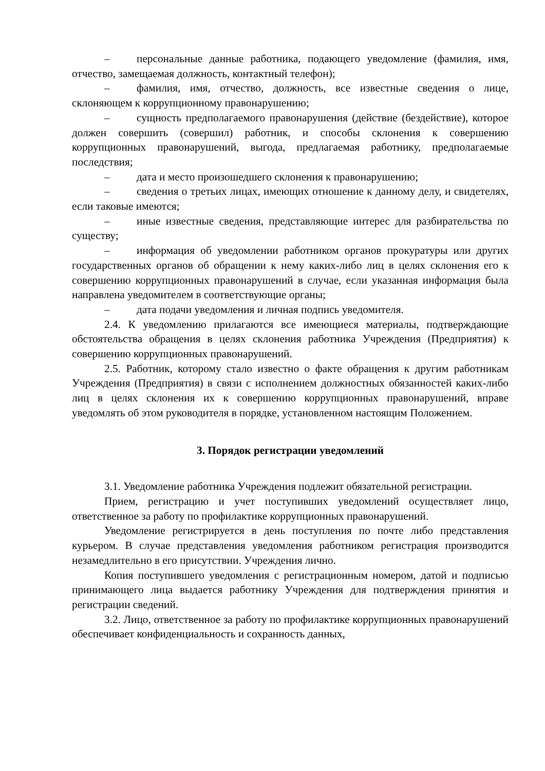– персональные данные работника, подающего уведомление (фамилия, имя, отчество, замещаемая должность, контактный телефон);
– фамилия, имя, отчество, должность, все известные сведения о лице, склоняющем к коррупционному правонарушению;
– сущность предполагаемого правонарушения (действие (бездействие), которое должен совершить (совершил) работник, и способы склонения к совершению коррупционных правонарушений, выгода, предлагаемая работнику, предполагаемые последствия;
– дата и место произошедшего склонения к правонарушению;
– сведения о третьих лицах, имеющих отношение к данному делу, и свидетелях, если таковые имеются;
– иные известные сведения, представляющие интерес для разбирательства по существу;
– информация об уведомлении работником органов прокуратуры или других государственных органов об обращении к нему каких-либо лиц в целях склонения его к совершению коррупционных правонарушений в случае, если указанная информация была направлена уведомителем в соответствующие органы;
– дата подачи уведомления и личная подпись уведомителя.
2.4. К уведомлению прилагаются все имеющиеся материалы, подтверждающие обстоятельства обращения в целях склонения работника Учреждения (Предприятия) к совершению коррупционных правонарушений.
2.5. Работник, которому стало известно о факте обращения к другим работникам Учреждения (Предприятия) в связи с исполнением должностных обязанностей каких-либо лиц в целях склонения их к совершению коррупционных правонарушений, вправе уведомлять об этом руководителя в порядке, установленном настоящим Положением.
3. Порядок регистрации уведомлений
3.1. Уведомление работника Учреждения подлежит обязательной регистрации.
Прием, регистрацию и учет поступивших уведомлений осуществляет лицо, ответственное за работу по профилактике коррупционных правонарушений.
Уведомление регистрируется в день поступления по почте либо представления курьером. В случае представления уведомления работником регистрация производится незамедлительно в его присутствии. Учреждения лично.
Копия поступившего уведомления с регистрационным номером, датой и подписью принимающего лица выдается работнику Учреждения для подтверждения принятия и регистрации сведений.
3.2. Лицо, ответственное за работу по профилактике коррупционных правонарушений обеспечивает конфиденциальность и сохранность данных,